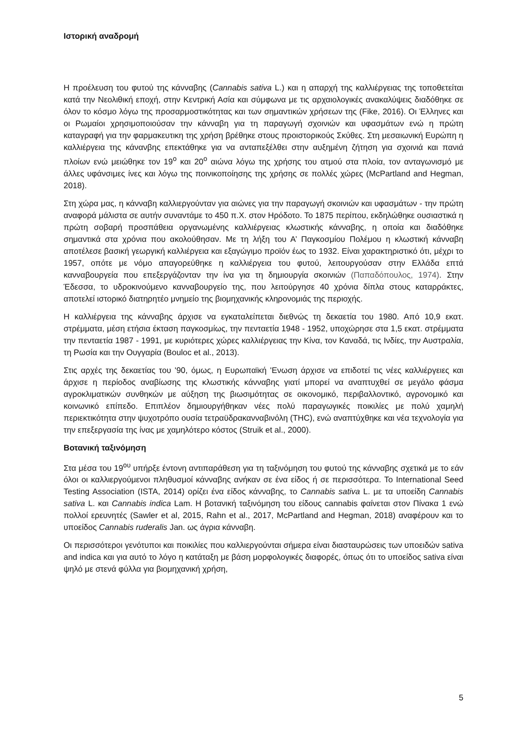Ιστορική αναδρομή
Η προέλευση του φυτού της κάνναβης (Cannabis sativa L.) και η απαρχή της καλλιέργειας της τοποθετείται κατά την Νεολιθική εποχή, στην Κεντρική Ασία και σύμφωνα με τις αρχαιολογικές ανακαλύψεις διαδόθηκε σε όλον το κόσμο λόγω της προσαρμοστικότητας και των σημαντικών χρήσεων της (Fike, 2016). Οι Έλληνες και οι Ρωμαίοι χρησιμοποιούσαν την κάνναβη για τη παραγωγή σχοινιών και υφασμάτων ενώ η πρώτη καταγραφή για την φαρμακευτικη της χρήση βρέθηκε στους προιστορικούς Σκύθες. Στη μεσαιωνική Ευρώπη η καλλιέργεια της κάνανβης επεκτάθηκε για να ανταπεξέλθει στην αυξημένη ζήτηση για σχοινιά και πανιά πλοίων ενώ μειώθηκε τον 19<sup>ο</sup> και 20<sup>ο</sup> αιώνα λόγω της χρήσης του ατμού στα πλοία, τον ανταγωνισμό με άλλες υφάνσιμες ίνες και λόγω της ποινικοποίησης της χρήσης σε πολλές χώρες (McPartland and Hegman, 2018).
Στη χώρα μας, η κάνναβη καλλιεργούνταν για αιώνες για την παραγωγή σκοινιών και υφασμάτων - την πρώτη αναφορά μάλιστα σε αυτήν συναντάμε το 450 π.Χ. στον Ηρόδοτο. Το 1875 περίπου, εκδηλώθηκε ουσιαστικά η πρώτη σοβαρή προσπάθεια οργανωμένης καλλιέργειας κλωστικής κάνναβης, η οποία και διαδόθηκε σημαντικά στα χρόνια που ακολούθησαν. Με τη λήξη του Α’ Παγκοσμίου Πολέμου η κλωστική κάνναβη αποτέλεσε βασική γεωργική καλλιέργεια και εξαγώγιμο προϊόν έως το 1932. Είναι χαρακτηριστικό ότι, μέχρι το 1957, οπότε με νόμο απαγορεύθηκε η καλλιέργεια του φυτού, λειτουργούσαν στην Ελλάδα επτά κανναβουργεία που επεξεργάζονταν την ίνα για τη δημιουργία σκοινιών (Παπαδόπουλος, 1974). Στην Έδεσσα, το υδροκινούμενο κανναβουργείο της, που λειτούργησε 40 χρόνια δίπλα στους καταρράκτες, αποτελεί ιστορικό διατηρητέο μνημείο της βιομηχανικής κληρονομιάς της περιοχής.
Η καλλιέργεια της κάνναβης άρχισε να εγκαταλείπεται διεθνώς τη δεκαετία του 1980. Από 10,9 εκατ. στρέμματα, μέση ετήσια έκταση παγκοσμίως, την πενταετία 1948 - 1952, υποχώρησε στα 1,5 εκατ. στρέμματα την πενταετία 1987 - 1991, με κυριότερες χώρες καλλιέργειας την Κίνα, τον Καναδά, τις Ινδίες, την Αυστραλία, τη Ρωσία και την Ουγγαρία (Bouloc et al., 2013).
Στις αρχές της δεκαετίας του '90, όμως, η Ευρωπαϊκή 'Ενωση άρχισε να επιδοτεί τις νέες καλλιέργειες και άρχισε η περίοδος αναβίωσης της κλωστικής κάνναβης γιατί μπορεί να αναπτυχθεί σε μεγάλο φάσμα αγροκλιματικών συνθηκών με αύξηση της βιωσιμότητας σε οικονομικό, περιβαλλοντικό, αγρονομικό και κοινωνικό επίπεδο. Επιπλέον δημιουργήθηκαν νέες πολύ παραγωγικές ποικιλίες με πολύ χαμηλή περιεκτικότητα στην ψυχοτρόπο ουσία τετραϋδρακανναβινόλη (THC), ενώ αναπτύχθηκε και νέα τεχνολογία για την επεξεργασία της ίνας με χαμηλότερο κόστος (Struik et al., 2000).
Βοτανική ταξινόμηση
Στα μέσα του 19<sup>ου</sup> υπήρξε έντονη αντιπαράθεση για τη ταξινόμηση του φυτού της κάνναβης σχετικά με το εάν όλοι οι καλλιεργούμενοι πληθυσμοί κάνναβης ανήκαν σε ένα είδος ή σε περισσότερα. Το International Seed Testing Association (ISTA, 2014) ορίζει ένα είδος κάνναβης, το Cannabis sativa L. με τα υποείδη Cannabis sativa L. και Cannabis indica Lam. Η βοτανική ταξινόμηση του είδους cannabis φαίνεται στον Πίνακα 1 ενώ πολλοί ερευνητές (Sawler et al, 2015, Rahn et al., 2017, McPartland and Hegman, 2018) αναφέρουν και το υποείδος Cannabis ruderalis Jan. ως άγρια κάνναβη.
Οι περισσότεροι γενότυποι και ποικιλίες που καλλιεργούνται σήμερα είναι διασταυρώσεις των υποειδών sativa and indica και για αυτό το λόγο η κατάταξη με βάση μορφολογικές διαφορές, όπως ότι το υποείδος sativa είναι ψηλό με στενά φύλλα για βιομηχανική χρήση,
5